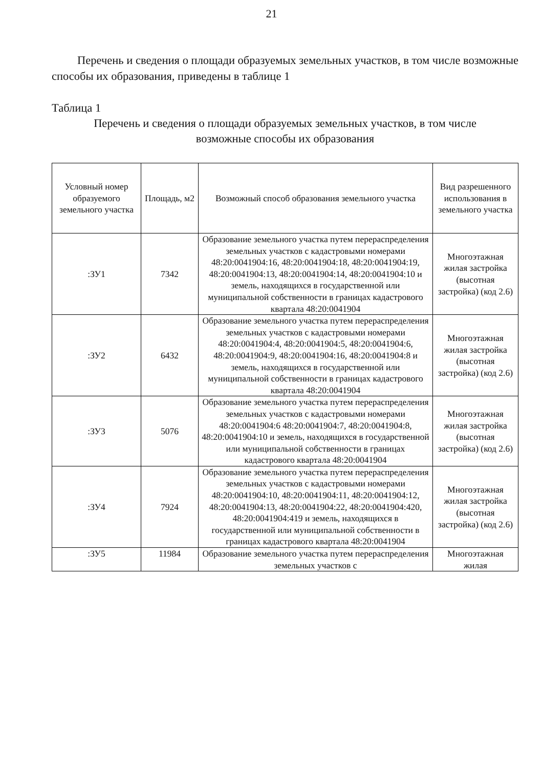21
Перечень и сведения о площади образуемых земельных участков, в том числе возможные способы их образования, приведены в таблице 1
Таблица 1
Перечень и сведения о площади образуемых земельных участков, в том числе
возможные способы их образования
| Условный номер образуемого земельного участка | Площадь, м2 | Возможный способ образования земельного участка | Вид разрешенного использования в земельного участка |
| --- | --- | --- | --- |
| :ЗУ1 | 7342 | Образование земельного участка путем перераспределения земельных участков с кадастровыми номерами 48:20:0041904:16, 48:20:0041904:18, 48:20:0041904:19, 48:20:0041904:13, 48:20:0041904:14, 48:20:0041904:10 и земель, находящихся в государственной или муниципальной собственности в границах кадастрового квартала 48:20:0041904 | Многоэтажная жилая застройка (высотная застройка) (код 2.6) |
| :ЗУ2 | 6432 | Образование земельного участка путем перераспределения земельных участков с кадастровыми номерами 48:20:0041904:4, 48:20:0041904:5, 48:20:0041904:6, 48:20:0041904:9, 48:20:0041904:16, 48:20:0041904:8 и земель, находящихся в государственной или муниципальной собственности в границах кадастрового квартала 48:20:0041904 | Многоэтажная жилая застройка (высотная застройка) (код 2.6) |
| :ЗУ3 | 5076 | Образование земельного участка путем перераспределения земельных участков с кадастровыми номерами 48:20:0041904:6 48:20:0041904:7, 48:20:0041904:8, 48:20:0041904:10 и земель, находящихся в государственной или муниципальной собственности в границах кадастрового квартала 48:20:0041904 | Многоэтажная жилая застройка (высотная застройка) (код 2.6) |
| :ЗУ4 | 7924 | Образование земельного участка путем перераспределения земельных участков с кадастровыми номерами 48:20:0041904:10, 48:20:0041904:11, 48:20:0041904:12, 48:20:0041904:13, 48:20:0041904:22, 48:20:0041904:420, 48:20:0041904:419 и земель, находящихся в государственной или муниципальной собственности в границах кадастрового квартала 48:20:0041904 | Многоэтажная жилая застройка (высотная застройка) (код 2.6) |
| :ЗУ5 | 11984 | Образование земельного участка путем перераспределения земельных участков с | Многоэтажная жилая |